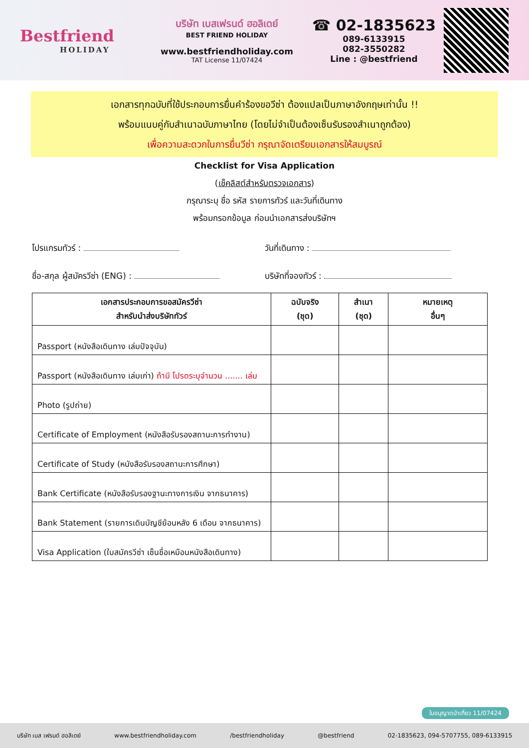Bestfriend
HOLIDAY
บริษัท เบสเฟรนด์ ฮอลิเดย์
BEST FRIEND HOLIDAY
www.bestfriendholiday.com
TAT License 11/07424
☎ 02-1835623
089-6133915
082-3550282
Line : @bestfriend
เอกสารทุกฉบับที่ใช้ประกอบการยื่นคำร้องขอวีซ่า ต้องแปลเป็นภาษาอังกฤษเท่านั้น !!
พร้อมแนบคู่กับสำเนาฉบับภาษาไทย (โดยไม่จำเป็นต้องเซ็นรับรองสำเนาถูกต้อง)
เพื่อความสะดวกในการยื่นวีซ่า กรุณาจัดเตรียมเอกสารให้สมบูรณ์
Checklist for Visa Application
(เช็คลิสต์สำหรับตรวจเอกสาร)
กรุณาระบุ ชื่อ รหัส รายการทัวร์ และวันที่เดินทาง
พร้อมกรอกข้อมูล ก่อนนำเอกสารส่งบริษัทฯ
โปรแกรมทัวร์ : วันที่เดินทาง :
ชื่อ-สกุล ผู้สมัครวีซ่า (ENG) :
บริษัทที่จองทัวร์ :
| เอกสารประกอบการขอสมัครวีซ่า สำหรับนำส่งบริษัททัวร์ | ฉบับจริง (ชุด) | สำเนา (ชุด) | หมายเหตุ อื่นๆ |
| --- | --- | --- | --- |
| Passport (หนังสือเดินทาง เล่มปัจจุบัน) | | | |
| Passport (หนังสือเดินทาง เล่มเก่า) ถ้ามี โปรดระบุจำนวน ....... เล่ม | | | |
| Photo (รูปถ่าย) | | | |
| Certificate of Employment (หนังสือรับรองสถานะการทำงาน) | | | |
| Certificate of Study (หนังสือรับรองสถานะการศึกษา) | | | |
| Bank Certificate (หนังสือรับรองฐานะทางการเงิน จากธนาคาร) | | | |
| Bank Statement (รายการเดินบัญชีย้อนหลัง 6 เดือน จากธนาคาร) | | | |
| Visa Application (ใบสมัครวีซ่า เซ็นชื่อเหมือนหนังสือเดินทาง) | | | |
ใบอนุญาตนำเที่ยว 11/07424
บริษัท เบส เฟรนด์ ฮอลิเดย์ www.bestfriendholiday.com /bestfriendholiday @bestfriend 02-1835623, 094-5707755, 089-6133915